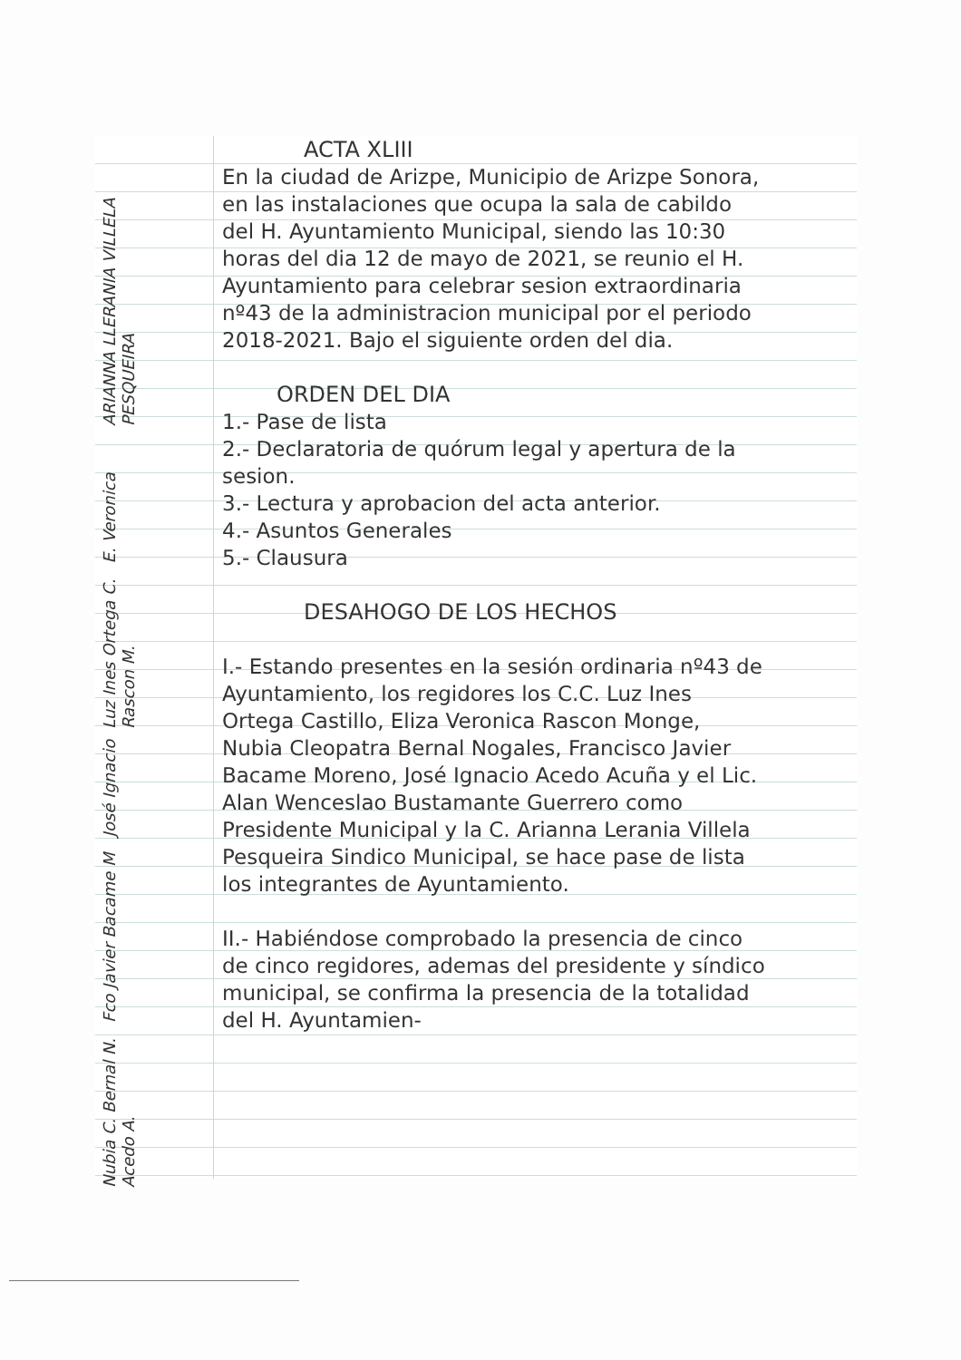ACTA XLIII
En la ciudad de Arizpe, Municipio de Arizpe Sonora, en las instalaciones que ocupa la sala de cabildo del H. Ayuntamiento Municipal, siendo las 10:30 horas del dia 12 de mayo de 2021, se reunio el H. Ayuntamiento para celebrar sesion extraordinaria nº43 de la administracion municipal por el periodo 2018-2021. Bajo el siguiente orden del dia.
ORDEN DEL DIA
1.- Pase de lista
2.- Declaratoria de quórum legal y apertura de la sesion.
3.- Lectura y aprobacion del acta anterior.
4.- Asuntos Generales
5.- Clausura
DESAHOGO DE LOS HECHOS
I.- Estando presentes en la sesión ordinaria nº43 de Ayuntamiento, los regidores los C.C. Luz Ines Ortega Castillo, Eliza Veronica Rascon Monge, Nubia Cleopatra Bernal Nogales, Francisco Javier Bacame Moreno, José Ignacio Acedo Acuña y el Lic. Alan Wenceslao Bustamante Guerrero como Presidente Municipal y la C. Arianna Lerania Villela Pesqueira Sindico Municipal, se hace pase de lista los integrantes de Ayuntamiento.
II.- Habiéndose comprobado la presencia de cinco de cinco regidores, ademas del presidente y síndico municipal, se confirma la presencia de la totalidad del H. Ayuntamien-
Nubia C. Bernal N. Fco Javier Bacame M José Ignacio Acedo A. Luz Ines Ortega C. E. Veronica Rascon M. ARIANNA LLERANIA VILLELA PESQUEIRA